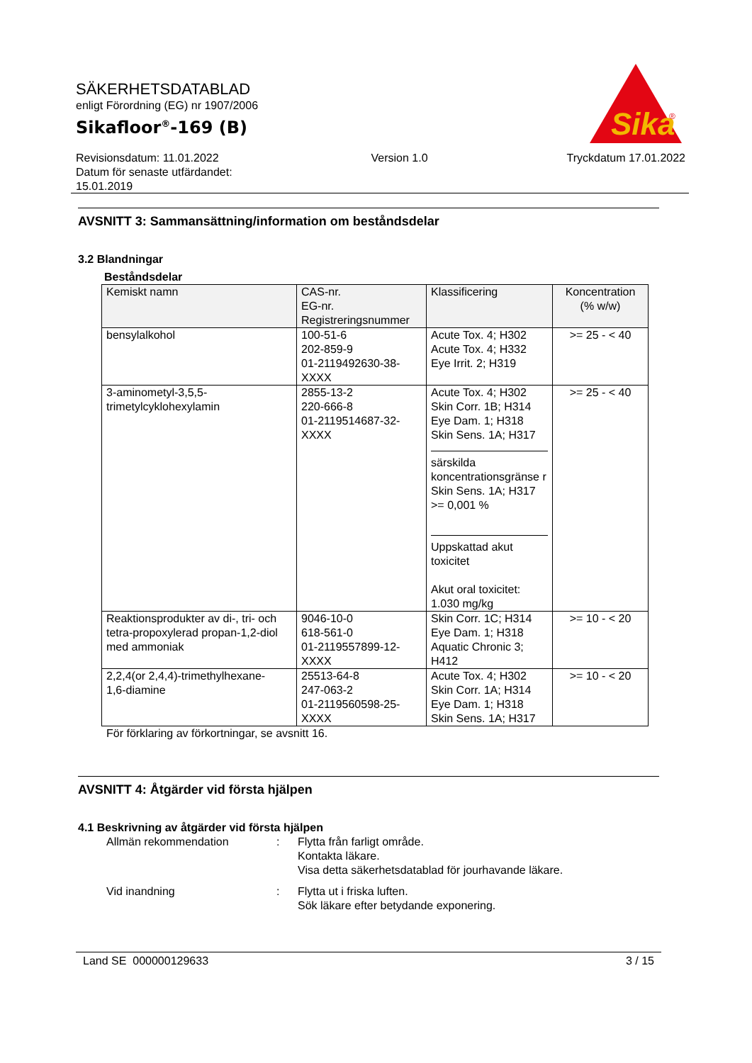SÄKERHETSDATABLAD
enligt Förordning (EG) nr 1907/2006
Sikafloor<sup>®</sup>-169 (B)
Sika
®
Revisionsdatum: 11.01.2022
Datum för senaste utfärdandet:
15.01.2019
Version 1.0 Tryckdatum 17.01.2022
AVSNITT 3: Sammansättning/information om beståndsdelar
3.2 Blandningar
Beståndsdelar
| Kemiskt namn | CAS-nr. EG-nr. Registreringsnummer | Klassificering | Koncentration (% w/w) |
| --- | --- | --- | --- |
| bensylalkohol | 100-51-6 202-859-9 01-2119492630-38- XXXX | Acute Tox. 4; H302 Acute Tox. 4; H332 Eye Irrit. 2; H319 | >= 25 - < 40 |
| 3-aminometyl-3,5,5- trimetylcyklohexylamin | 2855-13-2 220-666-8 01-2119514687-32- XXXX | Acute Tox. 4; H302 Skin Corr. 1B; H314 Eye Dam. 1; H318 Skin Sens. 1A; H317 särskilda koncentrationsgränse r Skin Sens. 1A; H317 >= 0,001 % Uppskattad akut toxicitet Akut oral toxicitet: 1.030 mg/kg | >= 25 - < 40 |
| Reaktionsprodukter av di-, tri- och tetra-propoxylerad propan-1,2-diol med ammoniak | 9046-10-0 618-561-0 01-2119557899-12- XXXX | Skin Corr. 1C; H314 Eye Dam. 1; H318 Aquatic Chronic 3; H412 | >= 10 - < 20 |
| 2,2,4(or 2,4,4)-trimethylhexane- 1,6-diamine | 25513-64-8 247-063-2 01-2119560598-25- XXXX | Acute Tox. 4; H302 Skin Corr. 1A; H314 Eye Dam. 1; H318 Skin Sens. 1A; H317 | >= 10 - < 20 |
För förklaring av förkortningar, se avsnitt 16.
AVSNITT 4: Åtgärder vid första hjälpen
4.1 Beskrivning av åtgärder vid första hjälpen
Allmän rekommendation : Flytta från farligt område.
Kontakta läkare.
Visa detta säkerhetsdatablad för jourhavande läkare.
Vid inandning : Flytta ut i friska luften.
Sök läkare efter betydande exponering.
Land SE 000000129633 3 / 15